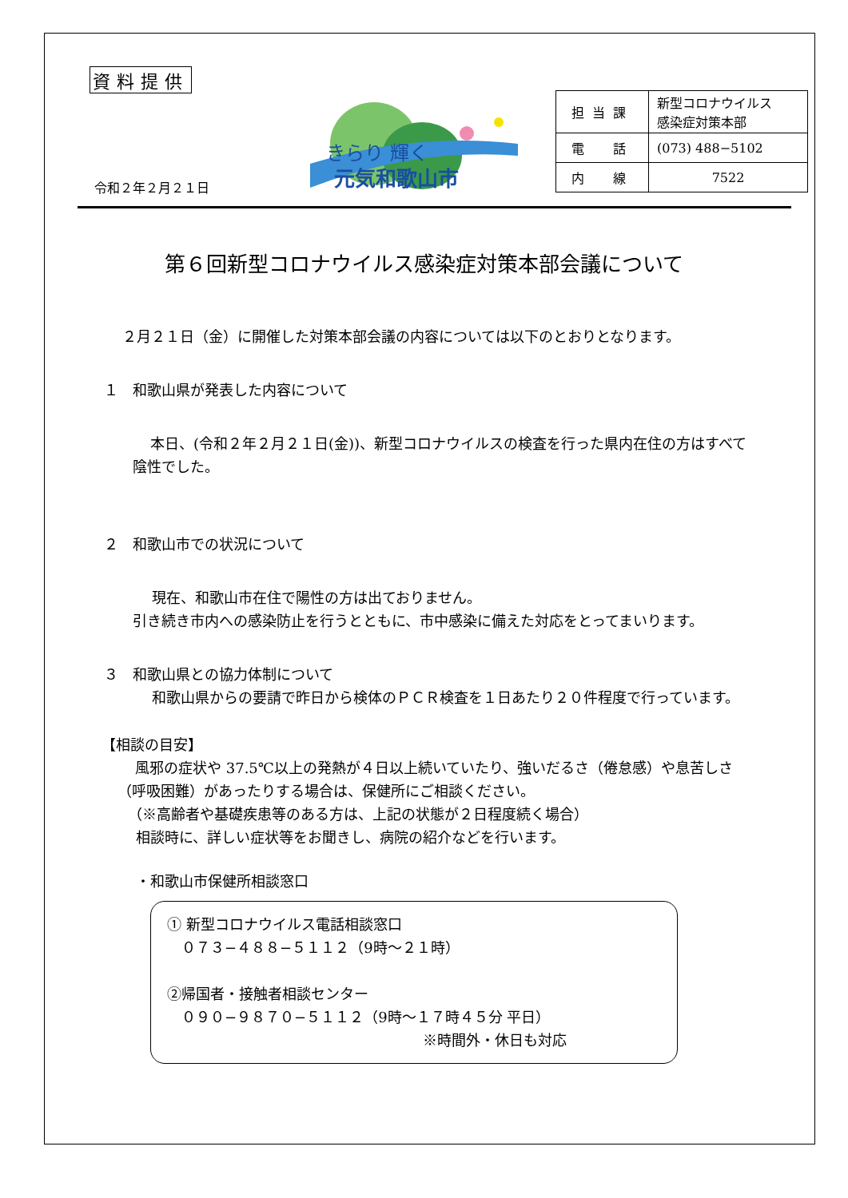資料提供
きらり 輝く
元気和歌山市
令和２年２月２１日
| 担当課 | 新型コロナウイルス 感染症対策本部 |
| 電 話 | (073) 488−5102 |
| 内 線 | 7522 |
第６回新型コロナウイルス感染症対策本部会議について
２月２１日（金）に開催した対策本部会議の内容については以下のとおりとなります。
１　和歌山県が発表した内容について
本日、(令和２年２月２１日(金))、新型コロナウイルスの検査を行った県内在住の方はすべて陰性でした。
２　和歌山市での状況について
現在、和歌山市在住で陽性の方は出ておりません。
引き続き市内への感染防止を行うとともに、市中感染に備えた対応をとってまいります。
３　和歌山県との協力体制について
和歌山県からの要請で昨日から検体のＰＣＲ検査を１日あたり２０件程度で行っています。
【相談の目安】
風邪の症状や 37.5℃以上の発熱が４日以上続いていたり、強いだるさ（倦怠感）や息苦しさ（呼吸困難）があったりする場合は、保健所にご相談ください。
（※高齢者や基礎疾患等のある方は、上記の状態が２日程度続く場合）
相談時に、詳しい症状等をお聞きし、病院の紹介などを行います。
・和歌山市保健所相談窓口
① 新型コロナウイルス電話相談窓口
　０７３−４８８−５１１２（9時〜２１時）
②帰国者・接触者相談センター
　０９０−９８７０−５１１２（9時〜１７時４５分 平日）
※時間外・休日も対応